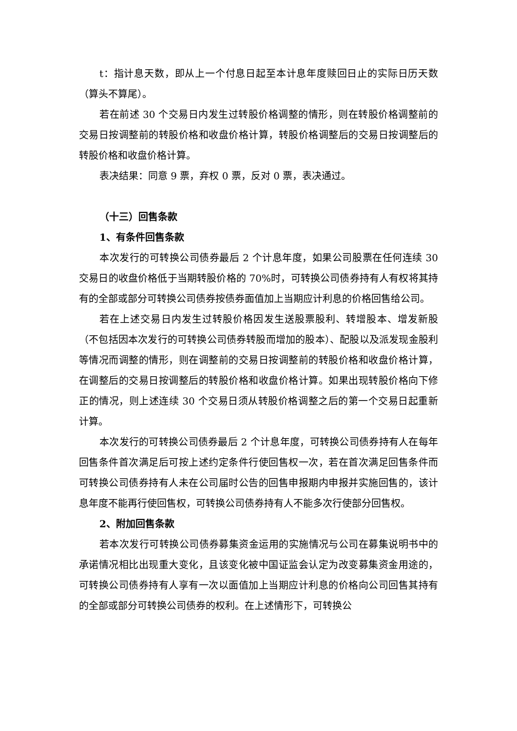t：指计息天数，即从上一个付息日起至本计息年度赎回日止的实际日历天数（算头不算尾）。
若在前述 30 个交易日内发生过转股价格调整的情形，则在转股价格调整前的交易日按调整前的转股价格和收盘价格计算，转股价格调整后的交易日按调整后的转股价格和收盘价格计算。
表决结果：同意 9 票，弃权 0 票，反对 0 票，表决通过。
（十三）回售条款
1、有条件回售条款
本次发行的可转换公司债券最后 2 个计息年度，如果公司股票在任何连续 30 交易日的收盘价格低于当期转股价格的 70%时，可转换公司债券持有人有权将其持有的全部或部分可转换公司债券按债券面值加上当期应计利息的价格回售给公司。
若在上述交易日内发生过转股价格因发生送股票股利、转增股本、增发新股（不包括因本次发行的可转换公司债券转股而增加的股本）、配股以及派发现金股利等情况而调整的情形，则在调整前的交易日按调整前的转股价格和收盘价格计算，在调整后的交易日按调整后的转股价格和收盘价格计算。如果出现转股价格向下修正的情况，则上述连续 30 个交易日须从转股价格调整之后的第一个交易日起重新计算。
本次发行的可转换公司债券最后 2 个计息年度，可转换公司债券持有人在每年回售条件首次满足后可按上述约定条件行使回售权一次，若在首次满足回售条件而可转换公司债券持有人未在公司届时公告的回售申报期内申报并实施回售的，该计息年度不能再行使回售权，可转换公司债券持有人不能多次行使部分回售权。
2、附加回售条款
若本次发行可转换公司债券募集资金运用的实施情况与公司在募集说明书中的承诺情况相比出现重大变化，且该变化被中国证监会认定为改变募集资金用途的，可转换公司债券持有人享有一次以面值加上当期应计利息的价格向公司回售其持有的全部或部分可转换公司债券的权利。在上述情形下，可转换公